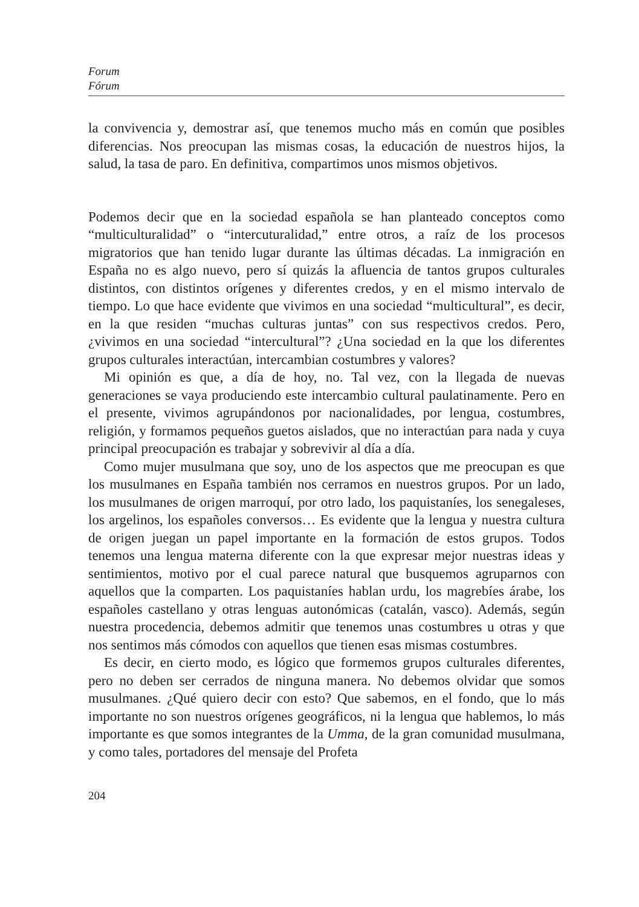Forum
Fórum
la convivencia y, demostrar así, que tenemos mucho más en común que posibles diferencias. Nos preocupan las mismas cosas, la educación de nuestros hijos, la salud, la tasa de paro. En definitiva, compartimos unos mismos objetivos.
Podemos decir que en la sociedad española se han planteado conceptos como “multiculturalidad” o “intercuturalidad,” entre otros, a raíz de los procesos migratorios que han tenido lugar durante las últimas décadas. La inmigración en España no es algo nuevo, pero sí quizás la afluencia de tantos grupos culturales distintos, con distintos orígenes y diferentes credos, y en el mismo intervalo de tiempo. Lo que hace evidente que vivimos en una sociedad “multicultural”, es decir, en la que residen “muchas culturas juntas” con sus respectivos credos. Pero, ¿vivimos en una sociedad “intercultural”? ¿Una sociedad en la que los diferentes grupos culturales interactúan, intercambian costumbres y valores?
Mi opinión es que, a día de hoy, no. Tal vez, con la llegada de nuevas generaciones se vaya produciendo este intercambio cultural paulatinamente. Pero en el presente, vivimos agrupándonos por nacionalidades, por lengua, costumbres, religión, y formamos pequeños guetos aislados, que no interactúan para nada y cuya principal preocupación es trabajar y sobrevivir al día a día.
Como mujer musulmana que soy, uno de los aspectos que me preocupan es que los musulmanes en España también nos cerramos en nuestros grupos. Por un lado, los musulmanes de origen marroquí, por otro lado, los paquistaníes, los senegaleses, los argelinos, los españoles conversos… Es evidente que la lengua y nuestra cultura de origen juegan un papel importante en la formación de estos grupos. Todos tenemos una lengua materna diferente con la que expresar mejor nuestras ideas y sentimientos, motivo por el cual parece natural que busquemos agruparnos con aquellos que la comparten. Los paquistaníes hablan urdu, los magrebíes árabe, los españoles castellano y otras lenguas autonómicas (catalán, vasco). Además, según nuestra procedencia, debemos admitir que tenemos unas costumbres u otras y que nos sentimos más cómodos con aquellos que tienen esas mismas costumbres.
Es decir, en cierto modo, es lógico que formemos grupos culturales diferentes, pero no deben ser cerrados de ninguna manera. No debemos olvidar que somos musulmanes. ¿Qué quiero decir con esto? Que sabemos, en el fondo, que lo más importante no son nuestros orígenes geográficos, ni la lengua que hablemos, lo más importante es que somos integrantes de la Umma, de la gran comunidad musulmana, y como tales, portadores del mensaje del Profeta
204